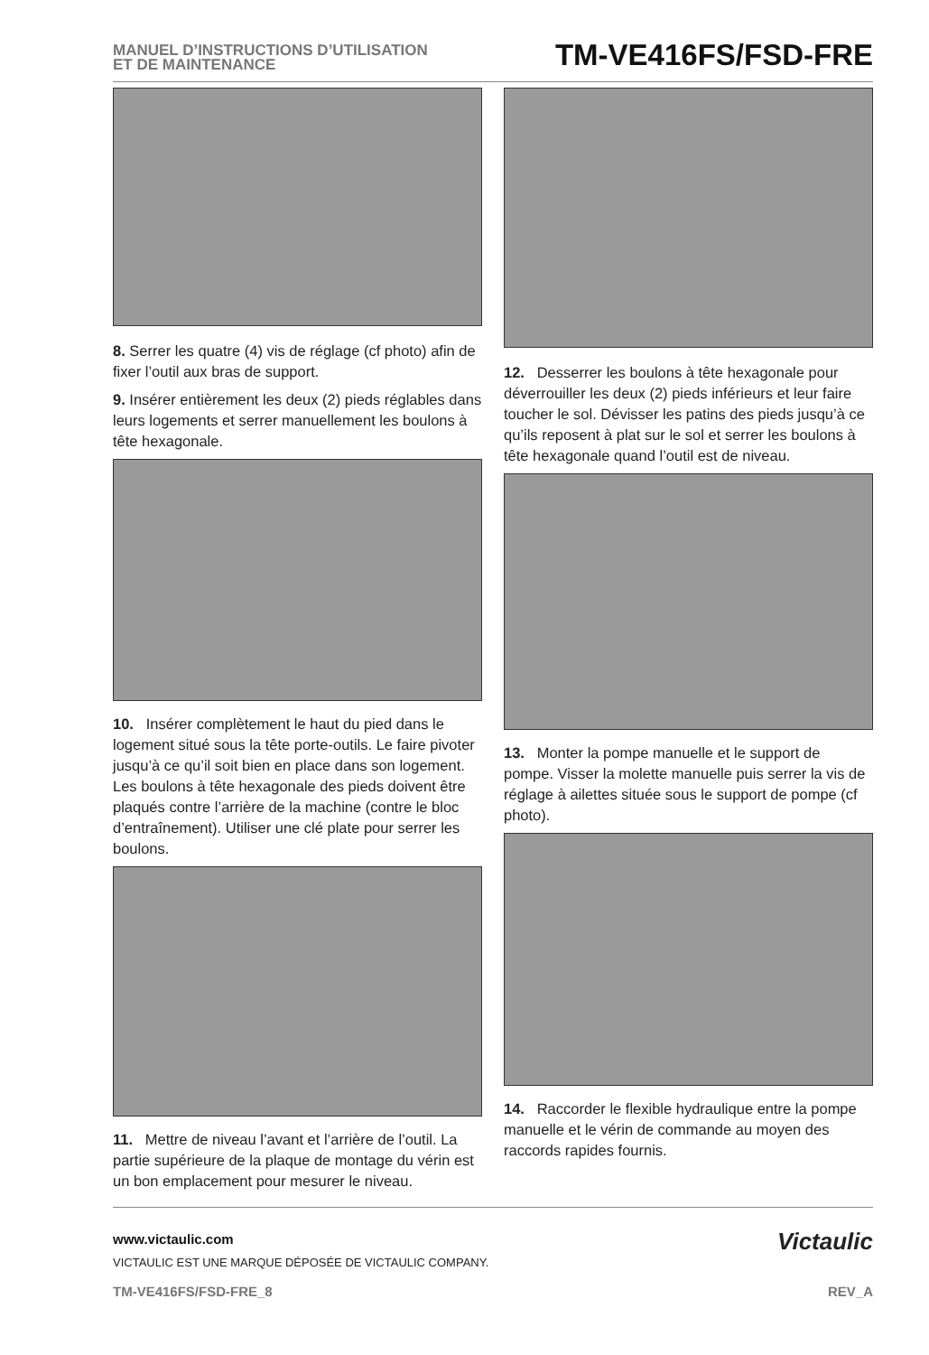MANUEL D’INSTRUCTIONS D’UTILISATION
ET DE MAINTENANCE
TM-VE416FS/FSD-FRE
8. Serrer les quatre (4) vis de réglage (cf photo) afin de fixer l’outil aux bras de support.
9. Insérer entièrement les deux (2) pieds réglables dans leurs logements et serrer manuellement les boulons à tête hexagonale.
10. Insérer complètement le haut du pied dans le logement situé sous la tête porte-outils. Le faire pivoter jusqu’à ce qu’il soit bien en place dans son logement. Les boulons à tête hexagonale des pieds doivent être plaqués contre l’arrière de la machine (contre le bloc d’entraînement). Utiliser une clé plate pour serrer les boulons.
11. Mettre de niveau l’avant et l’arrière de l’outil. La partie supérieure de la plaque de montage du vérin est un bon emplacement pour mesurer le niveau.
12. Desserrer les boulons à tête hexagonale pour déverrouiller les deux (2) pieds inférieurs et leur faire toucher le sol. Dévisser les patins des pieds jusqu’à ce qu’ils reposent à plat sur le sol et serrer les boulons à tête hexagonale quand l’outil est de niveau.
13. Monter la pompe manuelle et le support de pompe. Visser la molette manuelle puis serrer la vis de réglage à ailettes située sous le support de pompe (cf photo).
14. Raccorder le flexible hydraulique entre la pompe manuelle et le vérin de commande au moyen des raccords rapides fournis.
www.victaulic.com
VICTAULIC EST UNE MARQUE DÉPOSÉE DE VICTAULIC COMPANY.
Victaulic
TM-VE416FS/FSD-FRE_8 REV_A